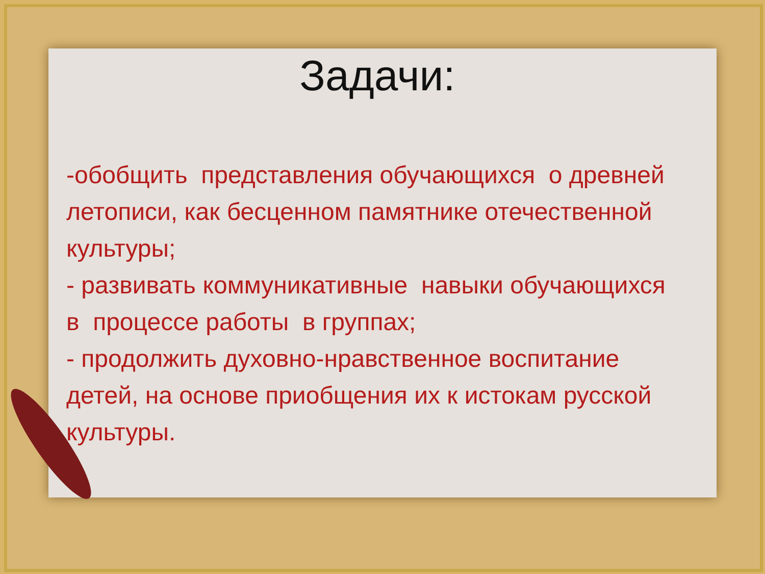Задачи:
-обобщить представления обучающихся о древней летописи, как бесценном памятнике отечественной культуры;
- развивать коммуникативные навыки обучающихся в процессе работы в группах;
- продолжить духовно-нравственное воспитание детей, на основе приобщения их к истокам русской культуры.